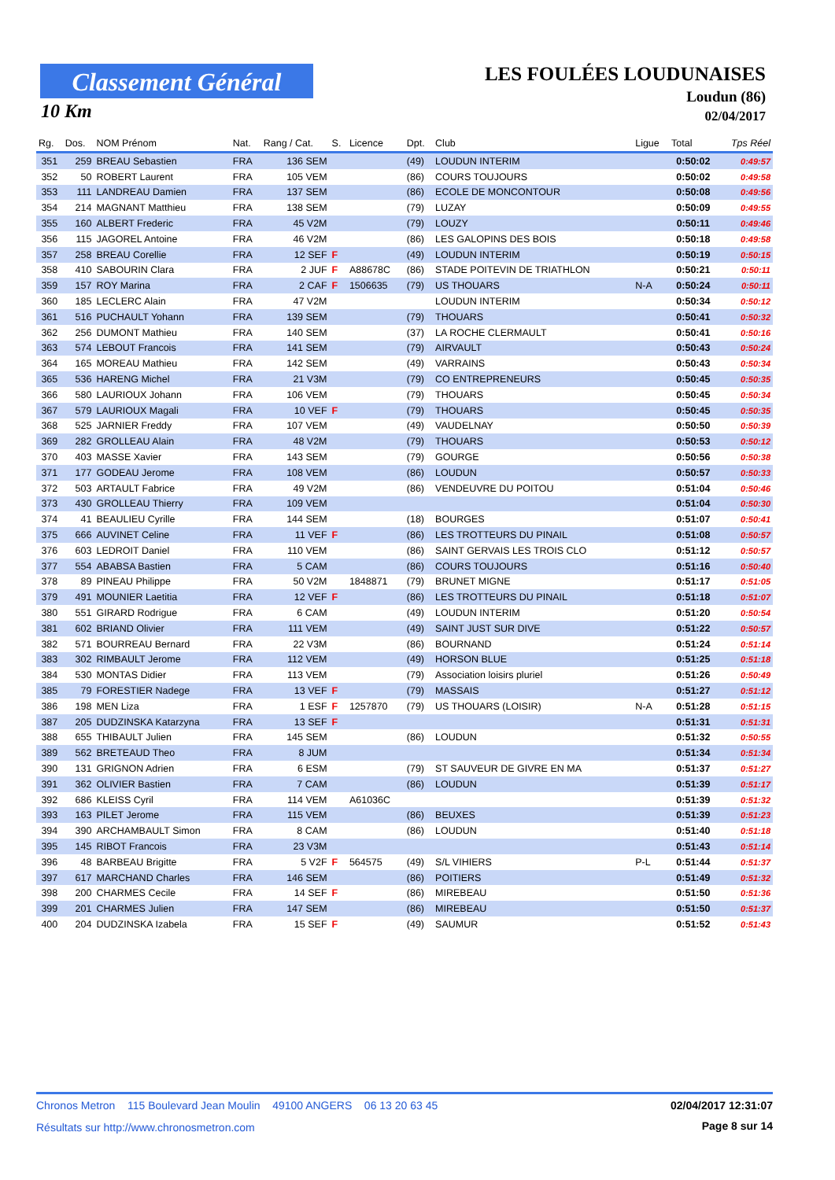Classement Général
10 Km
LES FOULÉES LOUDUNAISES
Loudun (86)
02/04/2017
| Rg. | Dos. | NOM Prénom | Nat. | Rang / Cat. | S. | Licence | Dpt. | Club | Ligue | Total | Tps Réel |
| --- | --- | --- | --- | --- | --- | --- | --- | --- | --- | --- | --- |
| 351 | 259 | BREAU Sebastien | FRA | 136 SEM | | | (49) | LOUDUN INTERIM | | 0:50:02 | 0:49:57 |
| 352 | 50 | ROBERT Laurent | FRA | 105 VEM | | | (86) | COURS TOUJOURS | | 0:50:02 | 0:49:58 |
| 353 | 111 | LANDREAU Damien | FRA | 137 SEM | | | (86) | ECOLE DE MONCONTOUR | | 0:50:08 | 0:49:56 |
| 354 | 214 | MAGNANT Matthieu | FRA | 138 SEM | | | (79) | LUZAY | | 0:50:09 | 0:49:55 |
| 355 | 160 | ALBERT Frederic | FRA | 45 V2M | | | (79) | LOUZY | | 0:50:11 | 0:49:46 |
| 356 | 115 | JAGOREL Antoine | FRA | 46 V2M | | | (86) | LES GALOPINS DES BOIS | | 0:50:18 | 0:49:58 |
| 357 | 258 | BREAU Corellie | FRA | 12 SEF | F | | (49) | LOUDUN INTERIM | | 0:50:19 | 0:50:15 |
| 358 | 410 | SABOURIN Clara | FRA | 2 JUF | F | A88678C | (86) | STADE POITEVIN DE TRIATHLON | | 0:50:21 | 0:50:11 |
| 359 | 157 | ROY Marina | FRA | 2 CAF | F | 1506635 | (79) | US THOUARS | N-A | 0:50:24 | 0:50:11 |
| 360 | 185 | LECLERC Alain | FRA | 47 V2M | | | | LOUDUN INTERIM | | 0:50:34 | 0:50:12 |
| 361 | 516 | PUCHAULT Yohann | FRA | 139 SEM | | | (79) | THOUARS | | 0:50:41 | 0:50:32 |
| 362 | 256 | DUMONT Mathieu | FRA | 140 SEM | | | (37) | LA ROCHE CLERMAULT | | 0:50:41 | 0:50:16 |
| 363 | 574 | LEBOUT Francois | FRA | 141 SEM | | | (79) | AIRVAULT | | 0:50:43 | 0:50:24 |
| 364 | 165 | MOREAU Mathieu | FRA | 142 SEM | | | (49) | VARRAINS | | 0:50:43 | 0:50:34 |
| 365 | 536 | HARENG Michel | FRA | 21 V3M | | | (79) | CO ENTREPRENEURS | | 0:50:45 | 0:50:35 |
| 366 | 580 | LAURIOUX Johann | FRA | 106 VEM | | | (79) | THOUARS | | 0:50:45 | 0:50:34 |
| 367 | 579 | LAURIOUX Magali | FRA | 10 VEF | F | | (79) | THOUARS | | 0:50:45 | 0:50:35 |
| 368 | 525 | JARNIER Freddy | FRA | 107 VEM | | | (49) | VAUDELNAY | | 0:50:50 | 0:50:39 |
| 369 | 282 | GROLLEAU Alain | FRA | 48 V2M | | | (79) | THOUARS | | 0:50:53 | 0:50:12 |
| 370 | 403 | MASSE Xavier | FRA | 143 SEM | | | (79) | GOURGE | | 0:50:56 | 0:50:38 |
| 371 | 177 | GODEAU Jerome | FRA | 108 VEM | | | (86) | LOUDUN | | 0:50:57 | 0:50:33 |
| 372 | 503 | ARTAULT Fabrice | FRA | 49 V2M | | | (86) | VENDEUVRE DU POITOU | | 0:51:04 | 0:50:46 |
| 373 | 430 | GROLLEAU Thierry | FRA | 109 VEM | | | | | | 0:51:04 | 0:50:30 |
| 374 | 41 | BEAULIEU Cyrille | FRA | 144 SEM | | | (18) | BOURGES | | 0:51:07 | 0:50:41 |
| 375 | 666 | AUVINET Celine | FRA | 11 VEF | F | | (86) | LES TROTTEURS DU PINAIL | | 0:51:08 | 0:50:57 |
| 376 | 603 | LEDROIT Daniel | FRA | 110 VEM | | | (86) | SAINT GERVAIS LES TROIS CLO | | 0:51:12 | 0:50:57 |
| 377 | 554 | ABABSA Bastien | FRA | 5 CAM | | | (86) | COURS TOUJOURS | | 0:51:16 | 0:50:40 |
| 378 | 89 | PINEAU Philippe | FRA | 50 V2M | | 1848871 | (79) | BRUNET MIGNE | | 0:51:17 | 0:51:05 |
| 379 | 491 | MOUNIER Laetitia | FRA | 12 VEF | F | | (86) | LES TROTTEURS DU PINAIL | | 0:51:18 | 0:51:07 |
| 380 | 551 | GIRARD Rodrigue | FRA | 6 CAM | | | (49) | LOUDUN INTERIM | | 0:51:20 | 0:50:54 |
| 381 | 602 | BRIAND Olivier | FRA | 111 VEM | | | (49) | SAINT JUST SUR DIVE | | 0:51:22 | 0:50:57 |
| 382 | 571 | BOURREAU Bernard | FRA | 22 V3M | | | (86) | BOURNAND | | 0:51:24 | 0:51:14 |
| 383 | 302 | RIMBAULT Jerome | FRA | 112 VEM | | | (49) | HORSON BLUE | | 0:51:25 | 0:51:18 |
| 384 | 530 | MONTAS Didier | FRA | 113 VEM | | | (79) | Association loisirs pluriel | | 0:51:26 | 0:50:49 |
| 385 | 79 | FORESTIER Nadege | FRA | 13 VEF | F | | (79) | MASSAIS | | 0:51:27 | 0:51:12 |
| 386 | 198 | MEN Liza | FRA | 1 ESF | F | 1257870 | (79) | US THOUARS (LOISIR) | N-A | 0:51:28 | 0:51:15 |
| 387 | 205 | DUDZINSKA Katarzyna | FRA | 13 SEF | F | | | | | 0:51:31 | 0:51:31 |
| 388 | 655 | THIBAULT Julien | FRA | 145 SEM | | | (86) | LOUDUN | | 0:51:32 | 0:50:55 |
| 389 | 562 | BRETEAUD Theo | FRA | 8 JUM | | | | | | 0:51:34 | 0:51:34 |
| 390 | 131 | GRIGNON Adrien | FRA | 6 ESM | | | (79) | ST SAUVEUR DE GIVRE EN MA | | 0:51:37 | 0:51:27 |
| 391 | 362 | OLIVIER Bastien | FRA | 7 CAM | | | (86) | LOUDUN | | 0:51:39 | 0:51:17 |
| 392 | 686 | KLEISS Cyril | FRA | 114 VEM | | A61036C | | | | 0:51:39 | 0:51:32 |
| 393 | 163 | PILET Jerome | FRA | 115 VEM | | | (86) | BEUXES | | 0:51:39 | 0:51:23 |
| 394 | 390 | ARCHAMBAULT Simon | FRA | 8 CAM | | | (86) | LOUDUN | | 0:51:40 | 0:51:18 |
| 395 | 145 | RIBOT Francois | FRA | 23 V3M | | | | | | 0:51:43 | 0:51:14 |
| 396 | 48 | BARBEAU Brigitte | FRA | 5 V2F | F | 564575 | (49) | S/L VIHIERS | P-L | 0:51:44 | 0:51:37 |
| 397 | 617 | MARCHAND Charles | FRA | 146 SEM | | | (86) | POITIERS | | 0:51:49 | 0:51:32 |
| 398 | 200 | CHARMES Cecile | FRA | 14 SEF | F | | (86) | MIREBEAU | | 0:51:50 | 0:51:36 |
| 399 | 201 | CHARMES Julien | FRA | 147 SEM | | | (86) | MIREBEAU | | 0:51:50 | 0:51:37 |
| 400 | 204 | DUDZINSKA Izabela | FRA | 15 SEF | F | | (49) | SAUMUR | | 0:51:52 | 0:51:43 |
Chronos Metron 115 Boulevard Jean Moulin 49100 ANGERS 06 13 20 63 45
02/04/2017 12:31:07
Résultats sur http://www.chronosmetron.com
Page 8 sur 14